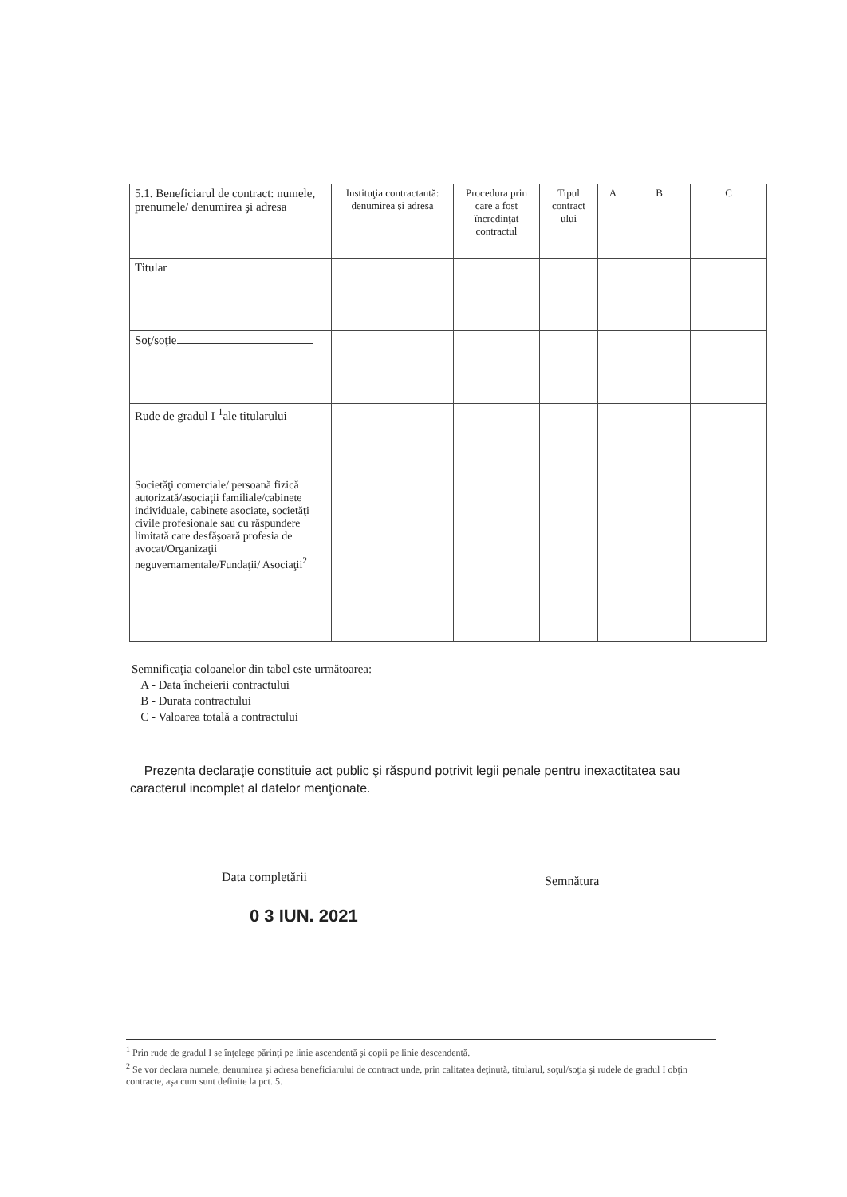| 5.1. Beneficiarul de contract: numele, prenumele/ denumirea şi adresa | Instituţia contractantă: denumirea şi adresa | Procedura prin care a fost încredinţat contractul | Tipul contract ului | A | B | C |
| --- | --- | --- | --- | --- | --- | --- |
| Titular | | | | | | |
| Soţ/soţie | | | | | | |
| Rude de gradul I <sup>1</sup>ale titularului | | | | | | |
| Societăţi comerciale/ persoană fizică autorizată/asociaţii familiale/cabinete individuale, cabinete asociate, societăţi civile profesionale sau cu răspundere limitată care desfăşoară profesia de avocat/Organizaţii neguvernamentale/Fundaţii/ Asociaţii<sup>2</sup> | | | | | | |
Semnificaţia coloanelor din tabel este următoarea:
A - Data încheierii contractului
B - Durata contractului
C - Valoarea totală a contractului
Prezenta declaraţie constituie act public şi răspund potrivit legii penale pentru inexactitatea sau caracterul incomplet al datelor menţionate.
Data completării Semnătura
0 3 IUN. 2021
<sup>1</sup> Prin rude de gradul I se înţelege părinţi pe linie ascendentă şi copii pe linie descendentă.
<sup>2</sup> Se vor declara numele, denumirea şi adresa beneficiarului de contract unde, prin calitatea deţinută, titularul, soţul/soţia şi rudele de gradul I obţin contracte, aşa cum sunt definite la pct. 5.